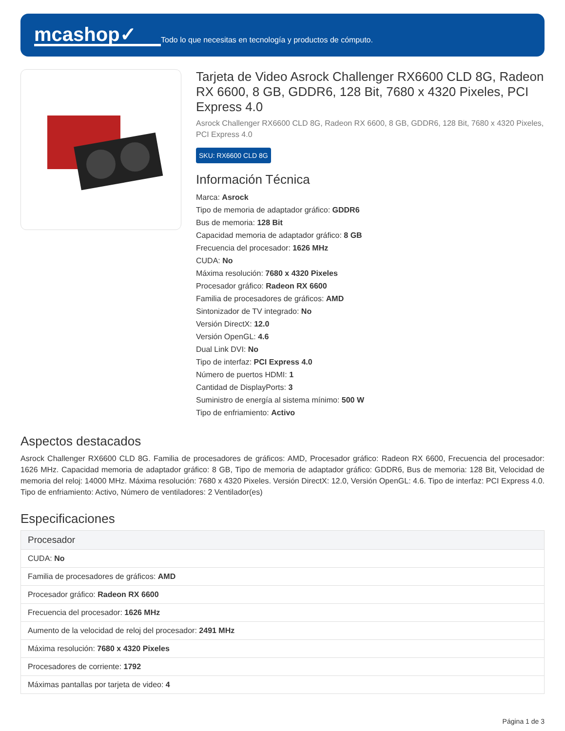mcashop✓
Todo lo que necesitas en tecnología y productos de cómputo.
Tarjeta de Video Asrock Challenger RX6600 CLD 8G, Radeon RX 6600, 8 GB, GDDR6, 128 Bit, 7680 x 4320 Pixeles, PCI Express 4.0
Asrock Challenger RX6600 CLD 8G, Radeon RX 6600, 8 GB, GDDR6, 128 Bit, 7680 x 4320 Pixeles, PCI Express 4.0
SKU: RX6600 CLD 8G
Información Técnica
Marca: Asrock
Tipo de memoria de adaptador gráfico: GDDR6
Bus de memoria: 128 Bit
Capacidad memoria de adaptador gráfico: 8 GB
Frecuencia del procesador: 1626 MHz
CUDA: No
Máxima resolución: 7680 x 4320 Pixeles
Procesador gráfico: Radeon RX 6600
Familia de procesadores de gráficos: AMD
Sintonizador de TV integrado: No
Versión DirectX: 12.0
Versión OpenGL: 4.6
Dual Link DVI: No
Tipo de interfaz: PCI Express 4.0
Número de puertos HDMI: 1
Cantidad de DisplayPorts: 3
Suministro de energía al sistema mínimo: 500 W
Tipo de enfriamiento: Activo
Aspectos destacados
Asrock Challenger RX6600 CLD 8G. Familia de procesadores de gráficos: AMD, Procesador gráfico: Radeon RX 6600, Frecuencia del procesador: 1626 MHz. Capacidad memoria de adaptador gráfico: 8 GB, Tipo de memoria de adaptador gráfico: GDDR6, Bus de memoria: 128 Bit, Velocidad de memoria del reloj: 14000 MHz. Máxima resolución: 7680 x 4320 Pixeles. Versión DirectX: 12.0, Versión OpenGL: 4.6. Tipo de interfaz: PCI Express 4.0. Tipo de enfriamiento: Activo, Número de ventiladores: 2 Ventilador(es)
Especificaciones
| Procesador |
| --- |
| CUDA: No |
| Familia de procesadores de gráficos: AMD |
| Procesador gráfico: Radeon RX 6600 |
| Frecuencia del procesador: 1626 MHz |
| Aumento de la velocidad de reloj del procesador: 2491 MHz |
| Máxima resolución: 7680 x 4320 Pixeles |
| Procesadores de corriente: 1792 |
| Máximas pantallas por tarjeta de video: 4 |
Página 1 de 3